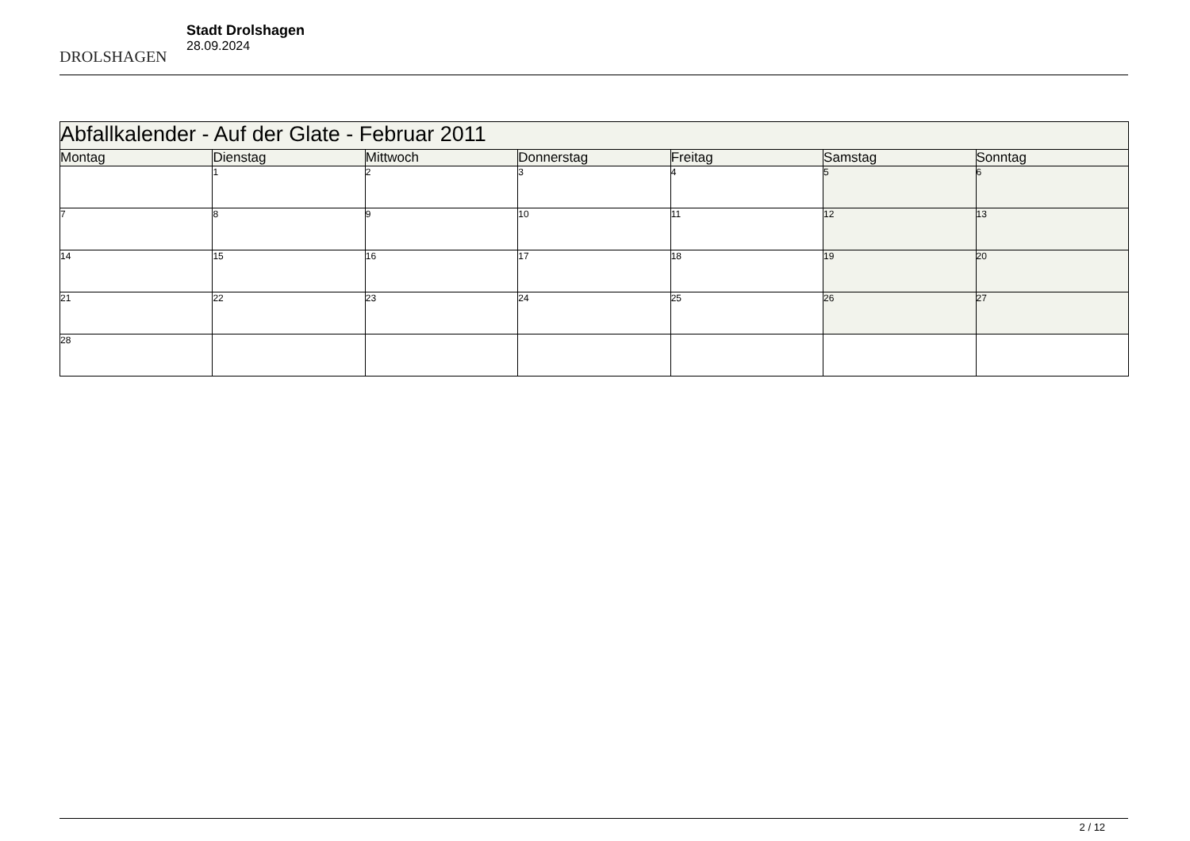DROLSHAGEN
Stadt Drolshagen
28.09.2024
| Abfallkalender - Auf der Glate - Februar 2011 | | | | | | |
| --- | --- | --- | --- | --- | --- | --- |
| Montag | Dienstag | Mittwoch | Donnerstag | Freitag | Samstag | Sonntag |
| | 1 | 2 | 3 | 4 | 5 | 6 |
| 7 | 8 | 9 | 10 | 11 | 12 | 13 |
| 14 | 15 | 16 | 17 | 18 | 19 | 20 |
| 21 | 22 | 23 | 24 | 25 | 26 | 27 |
| 28 | | | | | | |
2 / 12